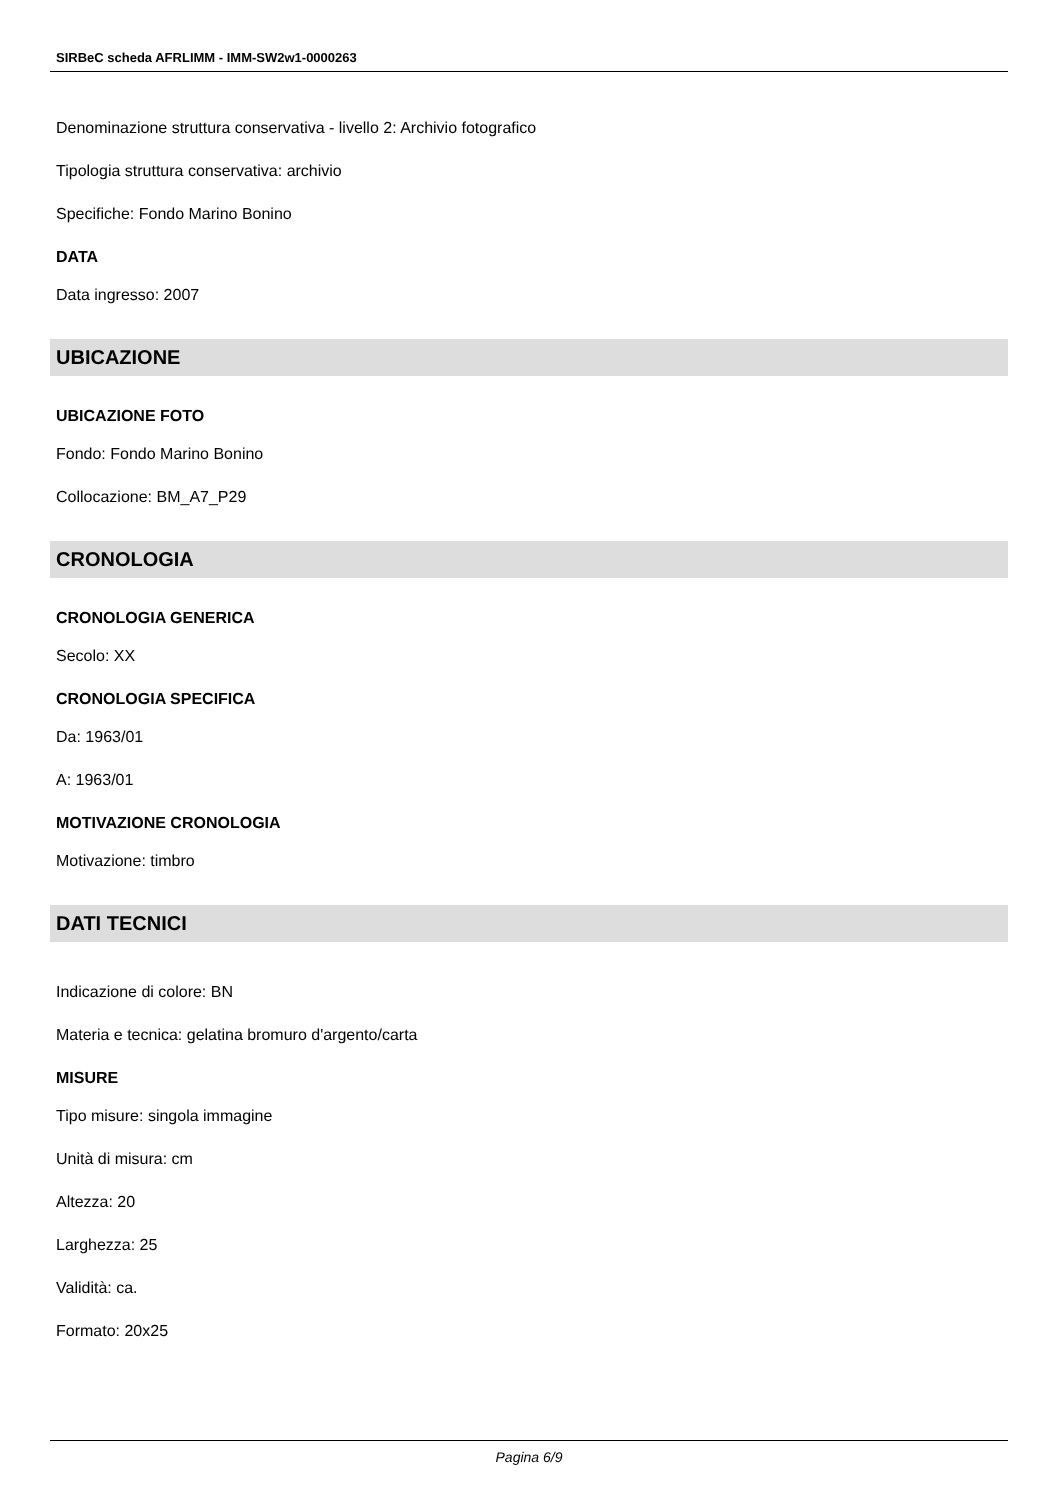SIRBeC scheda AFRLIMM - IMM-SW2w1-0000263
Denominazione struttura conservativa - livello 2: Archivio fotografico
Tipologia struttura conservativa: archivio
Specifiche: Fondo Marino Bonino
DATA
Data ingresso: 2007
UBICAZIONE
UBICAZIONE FOTO
Fondo: Fondo Marino Bonino
Collocazione: BM_A7_P29
CRONOLOGIA
CRONOLOGIA GENERICA
Secolo: XX
CRONOLOGIA SPECIFICA
Da: 1963/01
A: 1963/01
MOTIVAZIONE CRONOLOGIA
Motivazione: timbro
DATI TECNICI
Indicazione di colore: BN
Materia e tecnica: gelatina bromuro d'argento/carta
MISURE
Tipo misure: singola immagine
Unità di misura: cm
Altezza: 20
Larghezza: 25
Validità: ca.
Formato: 20x25
Pagina 6/9